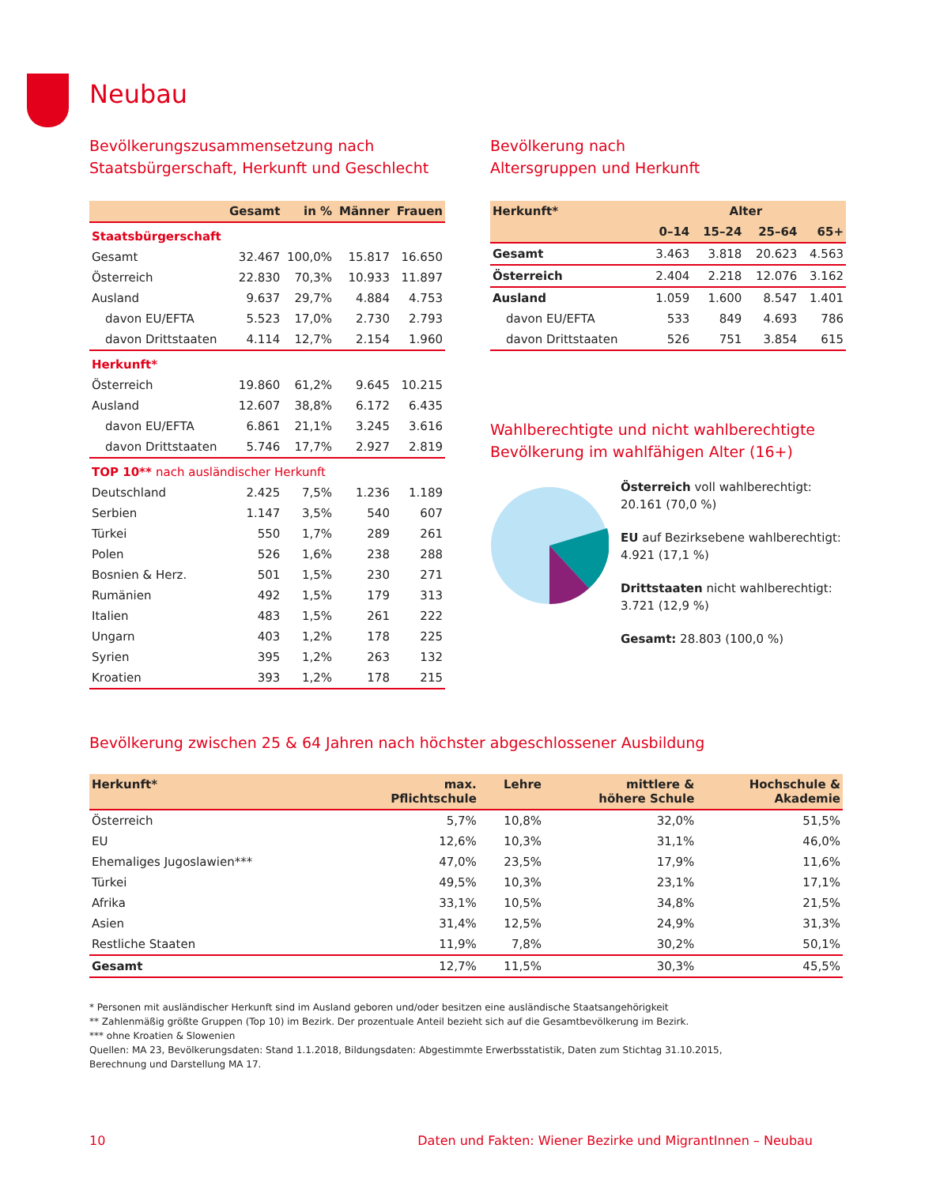Neubau
Bevölkerungszusammensetzung nach
Staatsbürgerschaft, Herkunft und Geschlecht
| | Gesamt | in % | Männer | Frauen |
| --- | --- | --- | --- | --- |
| Staatsbürgerschaft | | | | |
| Gesamt | 32.467 | 100,0% | 15.817 | 16.650 |
| Österreich | 22.830 | 70,3% | 10.933 | 11.897 |
| Ausland | 9.637 | 29,7% | 4.884 | 4.753 |
| davon EU/EFTA | 5.523 | 17,0% | 2.730 | 2.793 |
| davon Drittstaaten | 4.114 | 12,7% | 2.154 | 1.960 |
| Herkunft* | | | | |
| Österreich | 19.860 | 61,2% | 9.645 | 10.215 |
| Ausland | 12.607 | 38,8% | 6.172 | 6.435 |
| davon EU/EFTA | 6.861 | 21,1% | 3.245 | 3.616 |
| davon Drittstaaten | 5.746 | 17,7% | 2.927 | 2.819 |
| TOP 10** nach ausländischer Herkunft | | | | |
| Deutschland | 2.425 | 7,5% | 1.236 | 1.189 |
| Serbien | 1.147 | 3,5% | 540 | 607 |
| Türkei | 550 | 1,7% | 289 | 261 |
| Polen | 526 | 1,6% | 238 | 288 |
| Bosnien & Herz. | 501 | 1,5% | 230 | 271 |
| Rumänien | 492 | 1,5% | 179 | 313 |
| Italien | 483 | 1,5% | 261 | 222 |
| Ungarn | 403 | 1,2% | 178 | 225 |
| Syrien | 395 | 1,2% | 263 | 132 |
| Kroatien | 393 | 1,2% | 178 | 215 |
Bevölkerung nach
Altersgruppen und Herkunft
| Herkunft* | Alter | | | |
| --- | --- | --- | --- | --- |
| | 0–14 | 15–24 | 25–64 | 65+ |
| Gesamt | 3.463 | 3.818 | 20.623 | 4.563 |
| Österreich | 2.404 | 2.218 | 12.076 | 3.162 |
| Ausland | 1.059 | 1.600 | 8.547 | 1.401 |
| davon EU/EFTA | 533 | 849 | 4.693 | 786 |
| davon Drittstaaten | 526 | 751 | 3.854 | 615 |
Wahlberechtigte und nicht wahlberechtigte
Bevölkerung im wahlfähigen Alter (16+)
Österreich voll wahlberechtigt:
20.161 (70,0 %)
EU auf Bezirksebene wahlberechtigt:
4.921 (17,1 %)
Drittstaaten nicht wahlberechtigt:
3.721 (12,9 %)
Gesamt: 28.803 (100,0 %)
Bevölkerung zwischen 25 & 64 Jahren nach höchster abgeschlossener Ausbildung
| Herkunft* | max. Pflichtschule | Lehre | mittlere & höhere Schule | Hochschule & Akademie |
| --- | --- | --- | --- | --- |
| Österreich | 5,7% | 10,8% | 32,0% | 51,5% |
| EU | 12,6% | 10,3% | 31,1% | 46,0% |
| Ehemaliges Jugoslawien*** | 47,0% | 23,5% | 17,9% | 11,6% |
| Türkei | 49,5% | 10,3% | 23,1% | 17,1% |
| Afrika | 33,1% | 10,5% | 34,8% | 21,5% |
| Asien | 31,4% | 12,5% | 24,9% | 31,3% |
| Restliche Staaten | 11,9% | 7,8% | 30,2% | 50,1% |
| Gesamt | 12,7% | 11,5% | 30,3% | 45,5% |
* Personen mit ausländischer Herkunft sind im Ausland geboren und/oder besitzen eine ausländische Staatsangehörigkeit
** Zahlenmäßig größte Gruppen (Top 10) im Bezirk. Der prozentuale Anteil bezieht sich auf die Gesamtbevölkerung im Bezirk.
*** ohne Kroatien & Slowenien
Quellen: MA 23, Bevölkerungsdaten: Stand 1.1.2018, Bildungsdaten: Abgestimmte Erwerbsstatistik, Daten zum Stichtag 31.10.2015,
Berechnung und Darstellung MA 17.
10 Daten und Fakten: Wiener Bezirke und MigrantInnen – Neubau